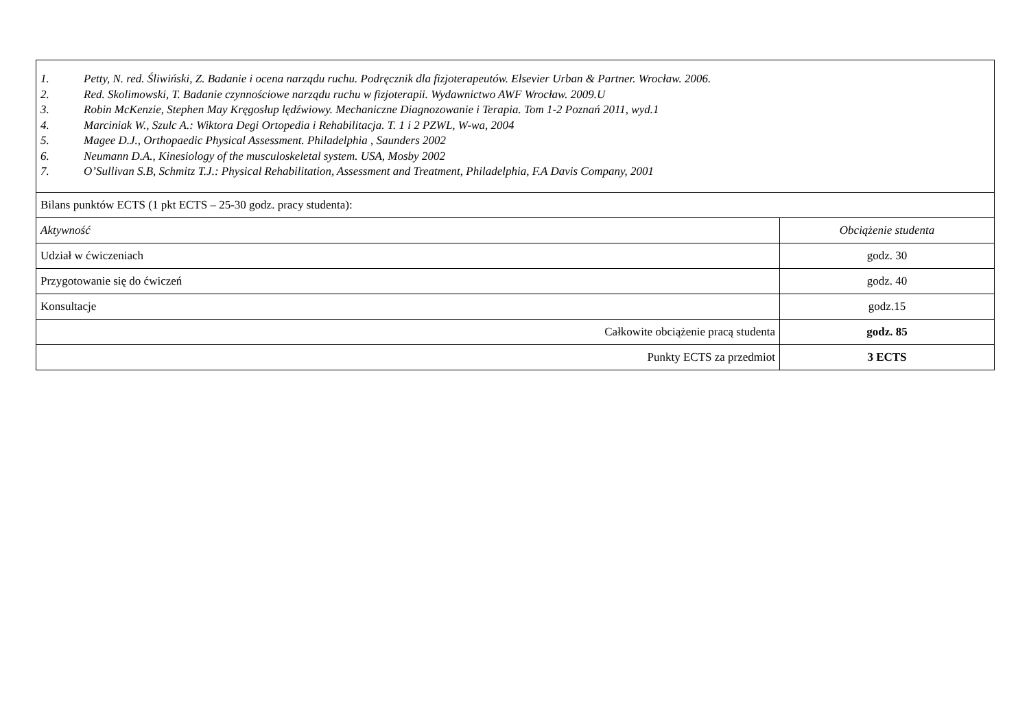| 1. Petty, N. red. Śliwiński, Z. Badanie i ocena narządu ruchu. Podręcznik dla fizjoterapeutów. Elsevier Urban & Partner. Wrocław. 2006. 2. Red. Skolimowski, T. Badanie czynnościowe narządu ruchu w fizjoterapii. Wydawnictwo AWF Wrocław. 2009.U 3. Robin McKenzie, Stephen May Kręgosłup lędźwiowy. Mechaniczne Diagnozowanie i Terapia. Tom 1-2 Poznań 2011, wyd.1 4. Marciniak W., Szulc A.: Wiktora Degi Ortopedia i Rehabilitacja. T. 1 i 2 PZWL, W-wa, 2004 5. Magee D.J., Orthopaedic Physical Assessment. Philadelphia , Saunders 2002 6. Neumann D.A., Kinesiology of the musculoskeletal system. USA, Mosby 2002 7. O’Sullivan S.B, Schmitz T.J.: Physical Rehabilitation, Assessment and Treatment, Philadelphia, F.A Davis Company, 2001 | |
| Bilans punktów ECTS (1 pkt ECTS – 25-30 godz. pracy studenta): | |
| Aktywność | Obciążenie studenta |
| Udział w ćwiczeniach | godz. 30 |
| Przygotowanie się do ćwiczeń | godz. 40 |
| Konsultacje | godz.15 |
| Całkowite obciążenie pracą studenta | godz. 85 |
| Punkty ECTS za przedmiot | 3 ECTS |